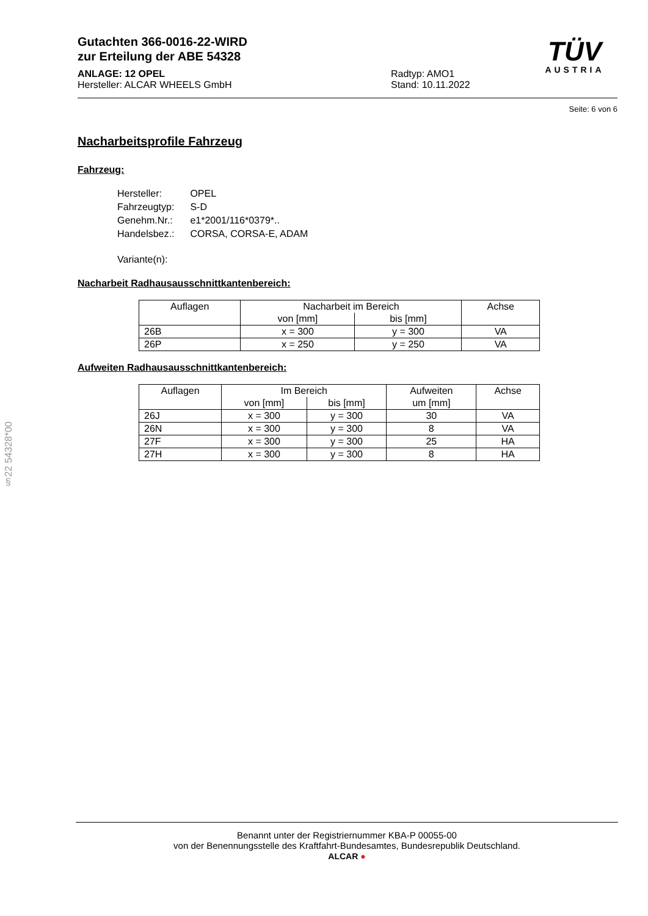§22 54328*00
Gutachten 366-0016-22-WIRD
zur Erteilung der ABE 54328
TÜV
AUSTRIA
ANLAGE: 12 OPEL
Hersteller: ALCAR WHEELS GmbH
Radtyp: AMO1
Stand: 10.11.2022
Seite: 6 von 6
Nacharbeitsprofile Fahrzeug
Fahrzeug:
| Hersteller: | OPEL |
| Fahrzeugtyp: | S-D |
| Genehm.Nr.: | e1*2001/116*0379*.. |
| Handelsbez.: | CORSA, CORSA-E, ADAM |
| Variante(n): | |
Nacharbeit Radhausausschnittkantenbereich:
| Auflagen | Nacharbeit im Bereich | | Achse |
| --- | --- | --- | --- |
| | von [mm] | bis [mm] | |
| 26B | x = 300 | y = 300 | VA |
| 26P | x = 250 | y = 250 | VA |
Aufweiten Radhausausschnittkantenbereich:
| Auflagen | Im Bereich | | Aufweiten | Achse |
| --- | --- | --- | --- | --- |
| | von [mm] | bis [mm] | um [mm] | |
| 26J | x = 300 | y = 300 | 30 | VA |
| 26N | x = 300 | y = 300 | 8 | VA |
| 27F | x = 300 | y = 300 | 25 | HA |
| 27H | x = 300 | y = 300 | 8 | HA |
Benannt unter der Registriernummer KBA-P 00055-00
von der Benennungsstelle des Kraftfahrt-Bundesamtes, Bundesrepublik Deutschland.
ALCAR ●